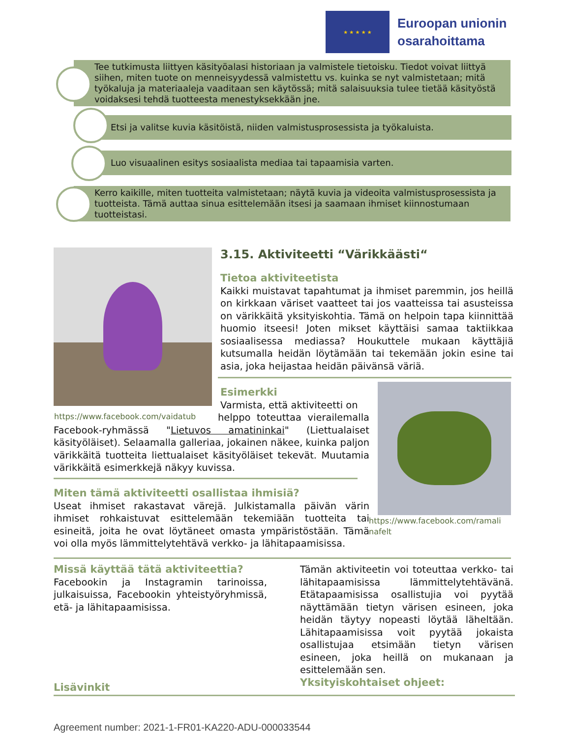★ ★ ★ ★ ★
Euroopan unionin
osarahoittama
Tee tutkimusta liittyen käsityöalasi historiaan ja valmistele tietoisku. Tiedot voivat liittyä siihen, miten tuote on menneisyydessä valmistettu vs. kuinka se nyt valmistetaan; mitä työkaluja ja materiaaleja vaaditaan sen käytössä; mitä salaisuuksia tulee tietää käsityöstä voidaksesi tehdä tuotteesta menestyksekkään jne.
Etsi ja valitse kuvia käsitöistä, niiden valmistusprosessista ja työkaluista.
Luo visuaalinen esitys sosiaalista mediaa tai tapaamisia varten.
Kerro kaikille, miten tuotteita valmistetaan; näytä kuvia ja videoita valmistusprosessista ja tuotteista. Tämä auttaa sinua esittelemään itsesi ja saamaan ihmiset kiinnostumaan tuotteistasi.
https://www.facebook.com/vaidatub
3.15. Aktiviteetti “Värikkäästi“
Tietoa aktiviteetista
Kaikki muistavat tapahtumat ja ihmiset paremmin, jos heillä on kirkkaan väriset vaatteet tai jos vaatteissa tai asusteissa on värikkäitä yksityiskohtia. Tämä on helpoin tapa kiinnittää huomio itseesi! Joten mikset käyttäisi samaa taktiikkaa sosiaalisessa mediassa? Houkuttele mukaan käyttäjiä kutsumalla heidän löytämään tai tekemään jokin esine tai asia, joka heijastaa heidän päivänsä väriä.
https://www.facebook.com/ramali
nafelt
Esimerkki
Varmista, että aktiviteetti on
helppo toteuttaa vierailemalla Facebook-ryhmässä "Lietuvos amatininkai" (Liettualaiset käsityöläiset). Selaamalla galleriaa, jokainen näkee, kuinka paljon värikkäitä tuotteita liettualaiset käsityöläiset tekevät. Muutamia värikkäitä esimerkkejä näkyy kuvissa.
Miten tämä aktiviteetti osallistaa ihmisiä?
Useat ihmiset rakastavat värejä. Julkistamalla päivän värin ihmiset rohkaistuvat esittelemään tekemiään tuotteita tai esineitä, joita he ovat löytäneet omasta ympäristöstään. Tämä voi olla myös lämmittelytehtävä verkko- ja lähitapaamisissa.
Missä käyttää tätä aktiviteettia?
Facebookin ja Instagramin tarinoissa, julkaisuissa, Facebookin yhteistyöryhmissä, etä- ja lähitapaamisissa.
Tämän aktiviteetin voi toteuttaa verkko- tai lähitapaamisissa lämmittelytehtävänä. Etätapaamisissa osallistujia voi pyytää näyttämään tietyn värisen esineen, joka heidän täytyy nopeasti löytää läheltään. Lähitapaamisissa voit pyytää jokaista osallistujaa etsimään tietyn värisen esineen, joka heillä on mukanaan ja esittelemään sen.
Yksityiskohtaiset ohjeet:
Lisävinkit
Agreement number: 2021-1-FR01-KA220-ADU-000033544